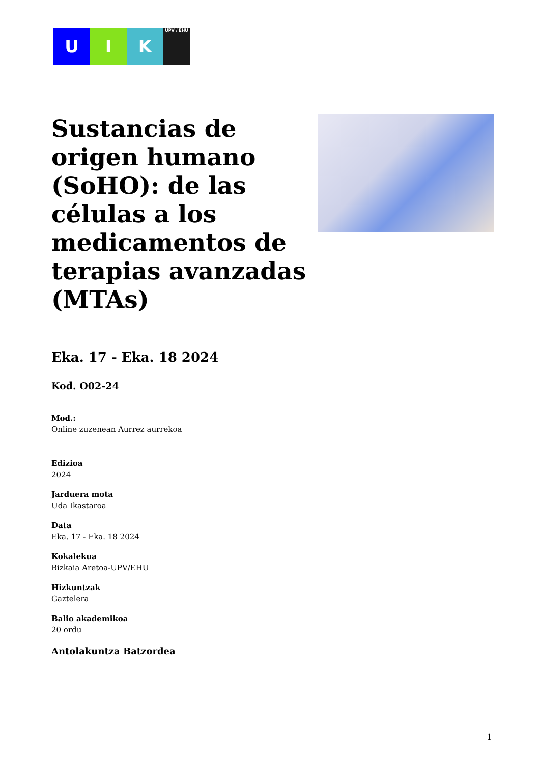U I K
UPV / EHU
Sustancias de origen humano (SoHO): de las células a los medicamentos de terapias avanzadas (MTAs)
Eka. 17 - Eka. 18 2024
Kod. O02-24
Mod.:
Online zuzenean Aurrez aurrekoa
Edizioa
2024
Jarduera mota
Uda Ikastaroa
Data
Eka. 17 - Eka. 18 2024
Kokalekua
Bizkaia Aretoa-UPV/EHU
Hizkuntzak
Gaztelera
Balio akademikoa
20 ordu
Antolakuntza Batzordea
1